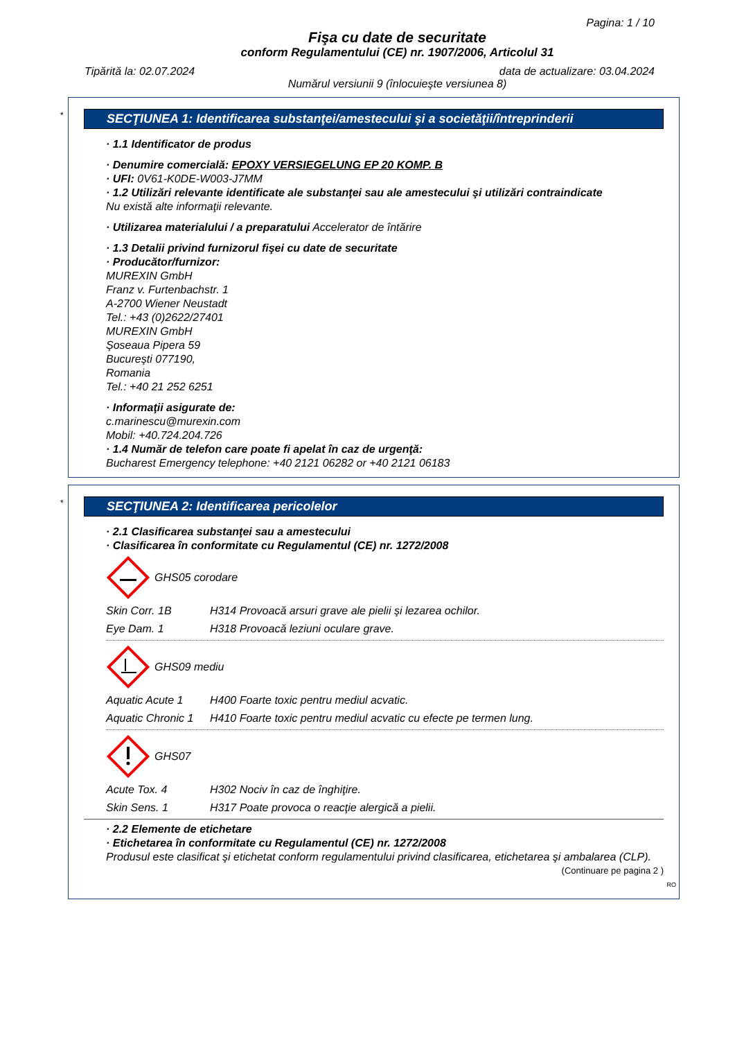Pagina: 1 / 10
Fişa cu date de securitate
conform Regulamentului (CE) nr. 1907/2006, Articolul 31
Tipărită la: 02.07.2024 data de actualizare: 03.04.2024
Numărul versiunii 9 (înlocuieşte versiunea 8)
*
SECŢIUNEA 1: Identificarea substanţei/amestecului şi a societăţii/întreprinderii
· 1.1 Identificator de produs
· Denumire comercială: EPOXY VERSIEGELUNG EP 20 KOMP. B
· UFI: 0V61-K0DE-W003-J7MM
· 1.2 Utilizări relevante identificate ale substanţei sau ale amestecului şi utilizări contraindicate
Nu există alte informaţii relevante.
· Utilizarea materialului / a preparatului Accelerator de întărire
· 1.3 Detalii privind furnizorul fişei cu date de securitate
· Producător/furnizor:
MUREXIN GmbH
Franz v. Furtenbachstr. 1
A-2700 Wiener Neustadt
Tel.: +43 (0)2622/27401
MUREXIN GmbH
Şoseaua Pipera 59
Bucureşti 077190,
Romania
Tel.: +40 21 252 6251
· Informaţii asigurate de:
c.marinescu@murexin.com
Mobil: +40.724.204.726
· 1.4 Număr de telefon care poate fi apelat în caz de urgenţă:
Bucharest Emergency telephone: +40 2121 06282 or +40 2121 06183
*
SECŢIUNEA 2: Identificarea pericolelor
· 2.1 Clasificarea substanţei sau a amestecului
· Clasificarea în conformitate cu Regulamentul (CE) nr. 1272/2008
GHS05 corodare
Skin Corr. 1B H314 Provoacă arsuri grave ale pielii şi lezarea ochilor.
Eye Dam. 1 H318 Provoacă leziuni oculare grave.
GHS09 mediu
Aquatic Acute 1 H400 Foarte toxic pentru mediul acvatic.
Aquatic Chronic 1 H410 Foarte toxic pentru mediul acvatic cu efecte pe termen lung.
GHS07
Acute Tox. 4 H302 Nociv în caz de înghiţire.
Skin Sens. 1 H317 Poate provoca o reacţie alergică a pielii.
· 2.2 Elemente de etichetare
· Etichetarea în conformitate cu Regulamentul (CE) nr. 1272/2008
Produsul este clasificat şi etichetat conform regulamentului privind clasificarea, etichetarea şi ambalarea (CLP).
(Continuare pe pagina 2 )
RO